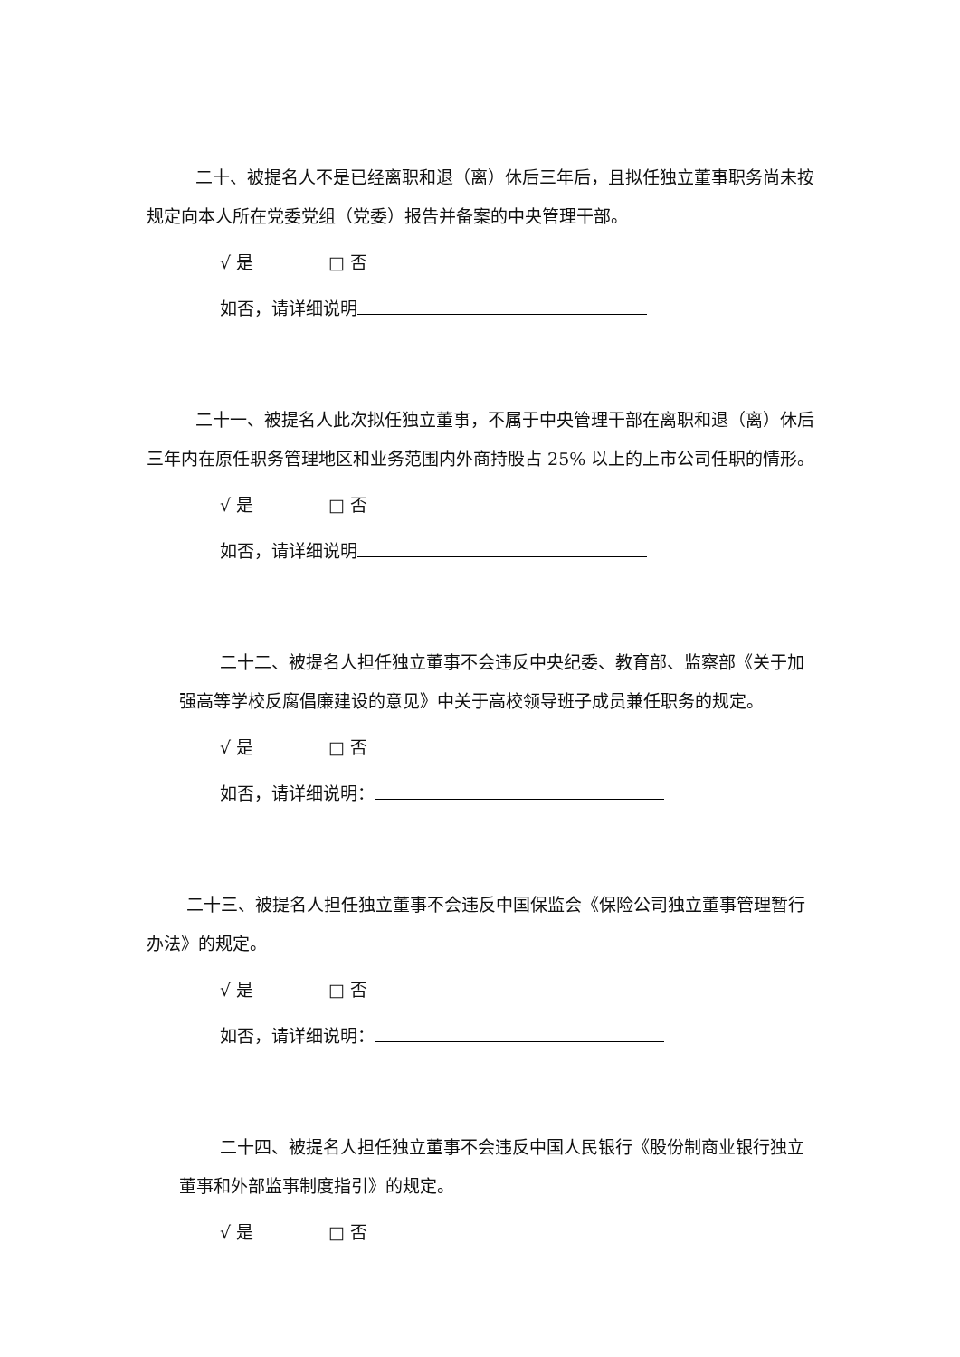二十、被提名人不是已经离职和退（离）休后三年后，且拟任独立董事职务尚未按规定向本人所在党委党组（党委）报告并备案的中央管理干部。
√ 是 □ 否
如否，请详细说明
二十一、被提名人此次拟任独立董事，不属于中央管理干部在离职和退（离）休后三年内在原任职务管理地区和业务范围内外商持股占 25% 以上的上市公司任职的情形。
√ 是 □ 否
如否，请详细说明
二十二、被提名人担任独立董事不会违反中央纪委、教育部、监察部《关于加强高等学校反腐倡廉建设的意见》中关于高校领导班子成员兼任职务的规定。
√ 是 □ 否
如否，请详细说明：
二十三、被提名人担任独立董事不会违反中国保监会《保险公司独立董事管理暂行办法》的规定。
√ 是 □ 否
如否，请详细说明：
二十四、被提名人担任独立董事不会违反中国人民银行《股份制商业银行独立董事和外部监事制度指引》的规定。
√ 是 □ 否